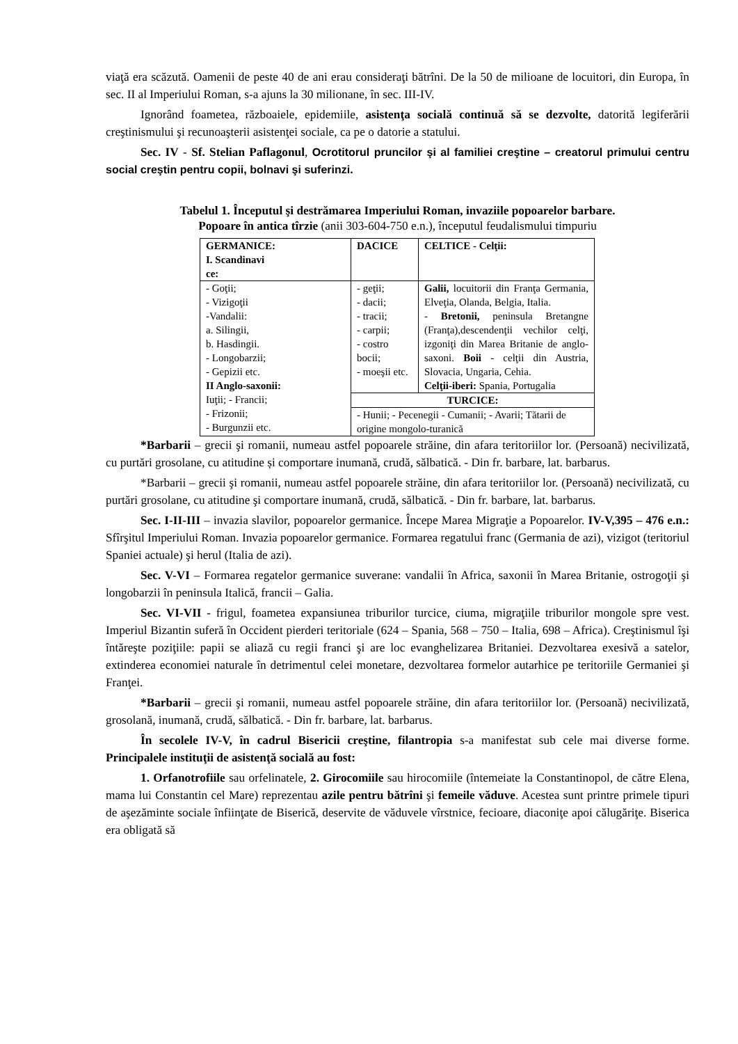viaţă era scăzută. Oamenii de peste 40 de ani erau consideraţi bătrîni. De la 50 de milioane de locuitori, din Europa, în sec. II al Imperiului Roman, s-a ajuns la 30 milionane, în sec. III-IV.
Ignorând foametea, războaiele, epidemiile, asistenţa socială continuă să se dezvolte, datorită legiferării creştinismului şi recunoaşterii asistenţei sociale, ca pe o datorie a statului.
Sec. IV - Sf. Stelian Paflagonul, Ocrotitorul pruncilor şi al familiei creştine – creatorul primului centru social creştin pentru copii, bolnavi şi suferinzi.
Tabelul 1. Începutul şi destrămarea Imperiului Roman, invaziile popoarelor barbare.
Popoare în antica tîrzie (anii 303-604-750 e.n.), începutul feudalismului timpuriu
| GERMANICE: I. Scandinavi ce: | DACICE | CELTICE - Celţii: |
| - Goţii; - Vizigoţii -Vandalii: a. Silingii, b. Hasdingii. - Longobarzii; - Gepizii etc. II Anglo-saxonii: Iuţii; - Francii; - Frizonii; - Burgunzii etc. | - geţii; - dacii; - tracii; - carpii; - costro bocii; - moeşii etc. | Galii, locuitorii din Franţa Germania, Elveţia, Olanda, Belgia, Italia. - Bretonii, peninsula Bretangne (Franţa),descendenţii vechilor celţi, izgoniţi din Marea Britanie de anglo-saxoni. Boii - celţii din Austria, Slovacia, Ungaria, Cehia. Celţii-iberi: Spania, Portugalia |
| | TURCICE: | |
| | - Hunii; - Pecenegii - Cumanii; - Avarii; Tătarii de origine mongolo-turanică | |
*Barbarii – grecii şi romanii, numeau astfel popoarele străine, din afara teritoriilor lor. (Persoană) necivilizată, cu purtări grosolane, cu atitudine și comportare inumană, crudă, sălbatică. - Din fr. barbare, lat. barbarus.
*Barbarii – grecii şi romanii, numeau astfel popoarele străine, din afara teritoriilor lor. (Persoană) necivilizată, cu purtări grosolane, cu atitudine şi comportare inumană, crudă, sălbatică. - Din fr. barbare, lat. barbarus.
Sec. I-II-III – invazia slavilor, popoarelor germanice. Începe Marea Migraţie a Popoarelor. IV-V,395 – 476 e.n.: Sfîrşitul Imperiului Roman. Invazia popoarelor germanice. Formarea regatului franc (Germania de azi), vizigot (teritoriul Spaniei actuale) şi herul (Italia de azi).
Sec. V-VI – Formarea regatelor germanice suverane: vandalii în Africa, saxonii în Marea Britanie, ostrogoţii şi longobarzii în peninsula Italică, francii – Galia.
Sec. VI-VII - frigul, foametea expansiunea triburilor turcice, ciuma, migraţiile triburilor mongole spre vest. Imperiul Bizantin suferă în Occident pierderi teritoriale (624 – Spania, 568 – 750 – Italia, 698 – Africa). Creştinismul îşi întăreşte poziţiile: papii se aliază cu regii franci şi are loc evanghelizarea Britaniei. Dezvoltarea exesivă a satelor, extinderea economiei naturale în detrimentul celei monetare, dezvoltarea formelor autarhice pe teritoriile Germaniei şi Franţei.
*Barbarii – grecii şi romanii, numeau astfel popoarele străine, din afara teritoriilor lor. (Persoană) necivilizată, grosolană, inumană, crudă, sălbatică. - Din fr. barbare, lat. barbarus.
În secolele IV-V, în cadrul Bisericii creştine, filantropia s-a manifestat sub cele mai diverse forme. Principalele instituţii de asistenţă socială au fost:
1. Orfanotrofiile sau orfelinatele, 2. Girocomiile sau hirocomiile (întemeiate la Constantinopol, de către Elena, mama lui Constantin cel Mare) reprezentau azile pentru bătrîni şi femeile văduve. Acestea sunt printre primele tipuri de aşezăminte sociale înfiinţate de Biserică, deservite de văduvele vîrstnice, fecioare, diaconiţe apoi călugăriţe. Biserica era obligată să